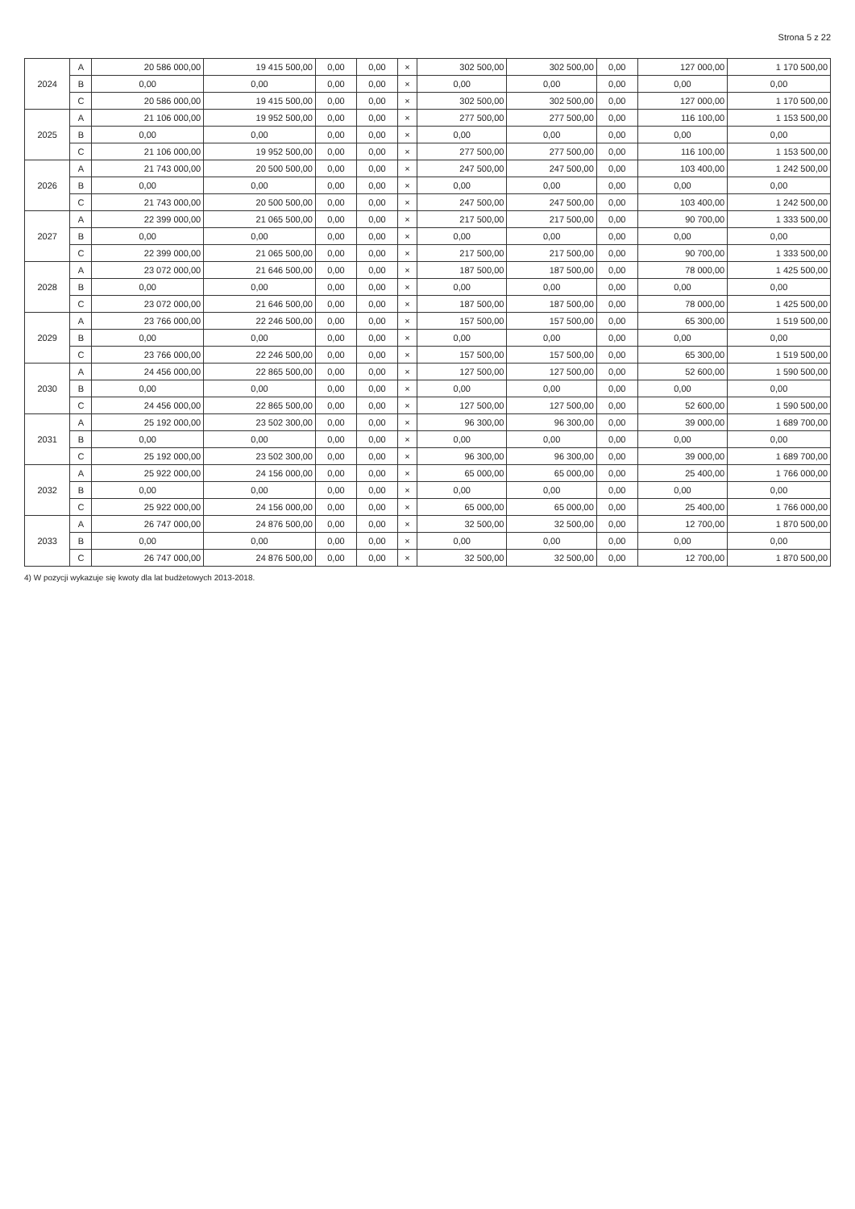Strona 5 z 22
| 2024 | A | 20 586 000,00 | 19 415 500,00 | 0,00 | 0,00 | × | 302 500,00 | 302 500,00 | 0,00 | 127 000,00 | 1 170 500,00 |
| | B | 0,00 | 0,00 | 0,00 | 0,00 | × | 0,00 | 0,00 | 0,00 | 0,00 | 0,00 |
| | C | 20 586 000,00 | 19 415 500,00 | 0,00 | 0,00 | × | 302 500,00 | 302 500,00 | 0,00 | 127 000,00 | 1 170 500,00 |
| 2025 | A | 21 106 000,00 | 19 952 500,00 | 0,00 | 0,00 | × | 277 500,00 | 277 500,00 | 0,00 | 116 100,00 | 1 153 500,00 |
| | B | 0,00 | 0,00 | 0,00 | 0,00 | × | 0,00 | 0,00 | 0,00 | 0,00 | 0,00 |
| | C | 21 106 000,00 | 19 952 500,00 | 0,00 | 0,00 | × | 277 500,00 | 277 500,00 | 0,00 | 116 100,00 | 1 153 500,00 |
| 2026 | A | 21 743 000,00 | 20 500 500,00 | 0,00 | 0,00 | × | 247 500,00 | 247 500,00 | 0,00 | 103 400,00 | 1 242 500,00 |
| | B | 0,00 | 0,00 | 0,00 | 0,00 | × | 0,00 | 0,00 | 0,00 | 0,00 | 0,00 |
| | C | 21 743 000,00 | 20 500 500,00 | 0,00 | 0,00 | × | 247 500,00 | 247 500,00 | 0,00 | 103 400,00 | 1 242 500,00 |
| 2027 | A | 22 399 000,00 | 21 065 500,00 | 0,00 | 0,00 | × | 217 500,00 | 217 500,00 | 0,00 | 90 700,00 | 1 333 500,00 |
| | B | 0,00 | 0,00 | 0,00 | 0,00 | × | 0,00 | 0,00 | 0,00 | 0,00 | 0,00 |
| | C | 22 399 000,00 | 21 065 500,00 | 0,00 | 0,00 | × | 217 500,00 | 217 500,00 | 0,00 | 90 700,00 | 1 333 500,00 |
| 2028 | A | 23 072 000,00 | 21 646 500,00 | 0,00 | 0,00 | × | 187 500,00 | 187 500,00 | 0,00 | 78 000,00 | 1 425 500,00 |
| | B | 0,00 | 0,00 | 0,00 | 0,00 | × | 0,00 | 0,00 | 0,00 | 0,00 | 0,00 |
| | C | 23 072 000,00 | 21 646 500,00 | 0,00 | 0,00 | × | 187 500,00 | 187 500,00 | 0,00 | 78 000,00 | 1 425 500,00 |
| 2029 | A | 23 766 000,00 | 22 246 500,00 | 0,00 | 0,00 | × | 157 500,00 | 157 500,00 | 0,00 | 65 300,00 | 1 519 500,00 |
| | B | 0,00 | 0,00 | 0,00 | 0,00 | × | 0,00 | 0,00 | 0,00 | 0,00 | 0,00 |
| | C | 23 766 000,00 | 22 246 500,00 | 0,00 | 0,00 | × | 157 500,00 | 157 500,00 | 0,00 | 65 300,00 | 1 519 500,00 |
| 2030 | A | 24 456 000,00 | 22 865 500,00 | 0,00 | 0,00 | × | 127 500,00 | 127 500,00 | 0,00 | 52 600,00 | 1 590 500,00 |
| | B | 0,00 | 0,00 | 0,00 | 0,00 | × | 0,00 | 0,00 | 0,00 | 0,00 | 0,00 |
| | C | 24 456 000,00 | 22 865 500,00 | 0,00 | 0,00 | × | 127 500,00 | 127 500,00 | 0,00 | 52 600,00 | 1 590 500,00 |
| 2031 | A | 25 192 000,00 | 23 502 300,00 | 0,00 | 0,00 | × | 96 300,00 | 96 300,00 | 0,00 | 39 000,00 | 1 689 700,00 |
| | B | 0,00 | 0,00 | 0,00 | 0,00 | × | 0,00 | 0,00 | 0,00 | 0,00 | 0,00 |
| | C | 25 192 000,00 | 23 502 300,00 | 0,00 | 0,00 | × | 96 300,00 | 96 300,00 | 0,00 | 39 000,00 | 1 689 700,00 |
| 2032 | A | 25 922 000,00 | 24 156 000,00 | 0,00 | 0,00 | × | 65 000,00 | 65 000,00 | 0,00 | 25 400,00 | 1 766 000,00 |
| | B | 0,00 | 0,00 | 0,00 | 0,00 | × | 0,00 | 0,00 | 0,00 | 0,00 | 0,00 |
| | C | 25 922 000,00 | 24 156 000,00 | 0,00 | 0,00 | × | 65 000,00 | 65 000,00 | 0,00 | 25 400,00 | 1 766 000,00 |
| 2033 | A | 26 747 000,00 | 24 876 500,00 | 0,00 | 0,00 | × | 32 500,00 | 32 500,00 | 0,00 | 12 700,00 | 1 870 500,00 |
| | B | 0,00 | 0,00 | 0,00 | 0,00 | × | 0,00 | 0,00 | 0,00 | 0,00 | 0,00 |
| | C | 26 747 000,00 | 24 876 500,00 | 0,00 | 0,00 | × | 32 500,00 | 32 500,00 | 0,00 | 12 700,00 | 1 870 500,00 |
4) W pozycji wykazuje się kwoty dla lat budżetowych 2013-2018.